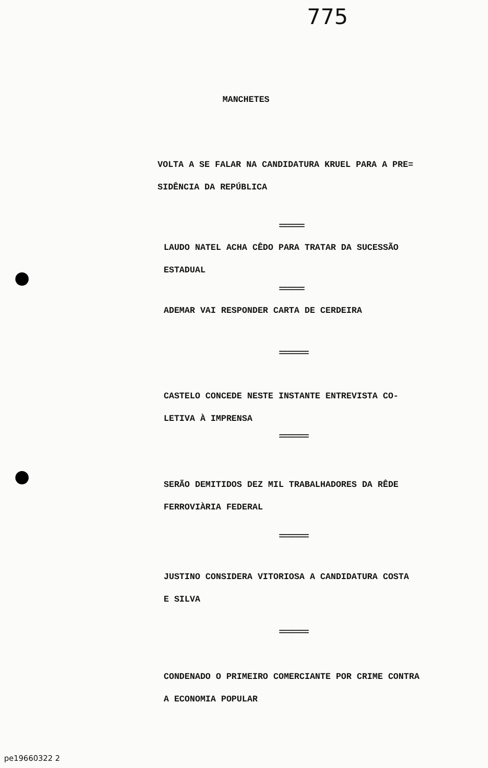775
MANCHETES
VOLTA A SE FALAR NA CANDIDATURA KRUEL PARA A PRE=
SIDÊNCIA DA REPÚBLICA
======
LAUDO NATEL ACHA CÊDO PARA TRATAR DA SUCESSÃO
ESTADUAL
======
ADEMAR VAI RESPONDER CARTA DE CERDEIRA
=======
CASTELO CONCEDE NESTE INSTANTE ENTREVISTA CO-
LETIVA À IMPRENSA
=======
SERÃO DEMITIDOS DEZ MIL TRABALHADORES DA RÊDE
FERROVIÀRIA FEDERAL
=======
JUSTINO CONSIDERA VITORIOSA A CANDIDATURA COSTA
E SILVA
=======
CONDENADO O PRIMEIRO COMERCIANTE POR CRIME CONTRA
A ECONOMIA POPULAR
pe19660322 2